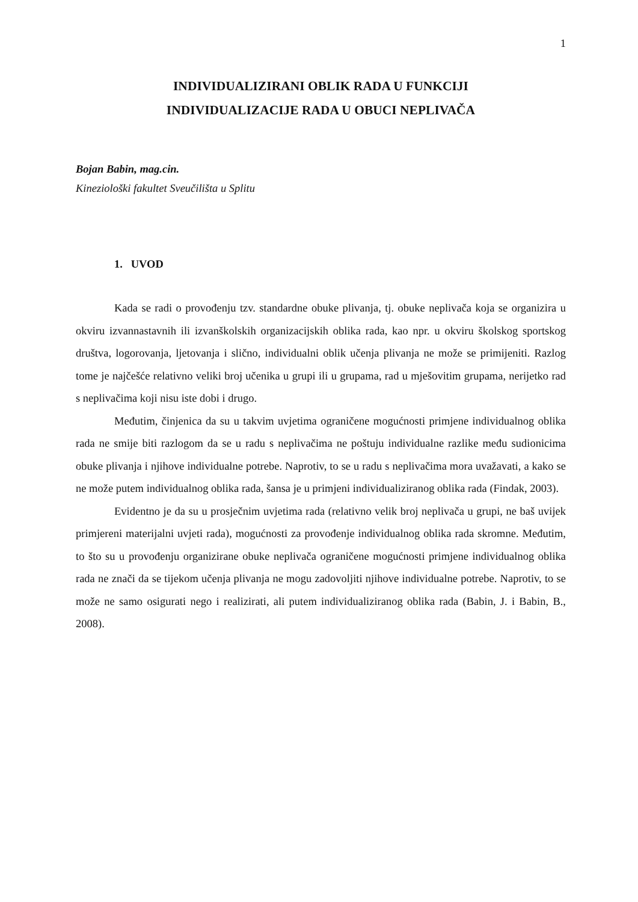1
INDIVIDUALIZIRANI OBLIK RADA U FUNKCIJI
INDIVIDUALIZACIJE RADA U OBUCI NEPLIVAČA
Bojan Babin, mag.cin.
Kineziološki fakultet Sveučilišta u Splitu
1. UVOD
Kada se radi o provođenju tzv. standardne obuke plivanja, tj. obuke neplivača koja se organizira u okviru izvannastavnih ili izvanškolskih organizacijskih oblika rada, kao npr. u okviru školskog sportskog društva, logorovanja, ljetovanja i slično, individualni oblik učenja plivanja ne može se primijeniti. Razlog tome je najčešće relativno veliki broj učenika u grupi ili u grupama, rad u mješovitim grupama, nerijetko rad s neplivačima koji nisu iste dobi i drugo.
Međutim, činjenica da su u takvim uvjetima ograničene mogućnosti primjene individualnog oblika rada ne smije biti razlogom da se u radu s neplivačima ne poštuju individualne razlike među sudionicima obuke plivanja i njihove individualne potrebe. Naprotiv, to se u radu s neplivačima mora uvažavati, a kako se ne može putem individualnog oblika rada, šansa je u primjeni individualiziranog oblika rada (Findak, 2003).
Evidentno je da su u prosječnim uvjetima rada (relativno velik broj neplivača u grupi, ne baš uvijek primjereni materijalni uvjeti rada), mogućnosti za provođenje individualnog oblika rada skromne. Međutim, to što su u provođenju organizirane obuke neplivača ograničene mogućnosti primjene individualnog oblika rada ne znači da se tijekom učenja plivanja ne mogu zadovoljiti njihove individualne potrebe. Naprotiv, to se može ne samo osigurati nego i realizirati, ali putem individualiziranog oblika rada (Babin, J. i Babin, B., 2008).